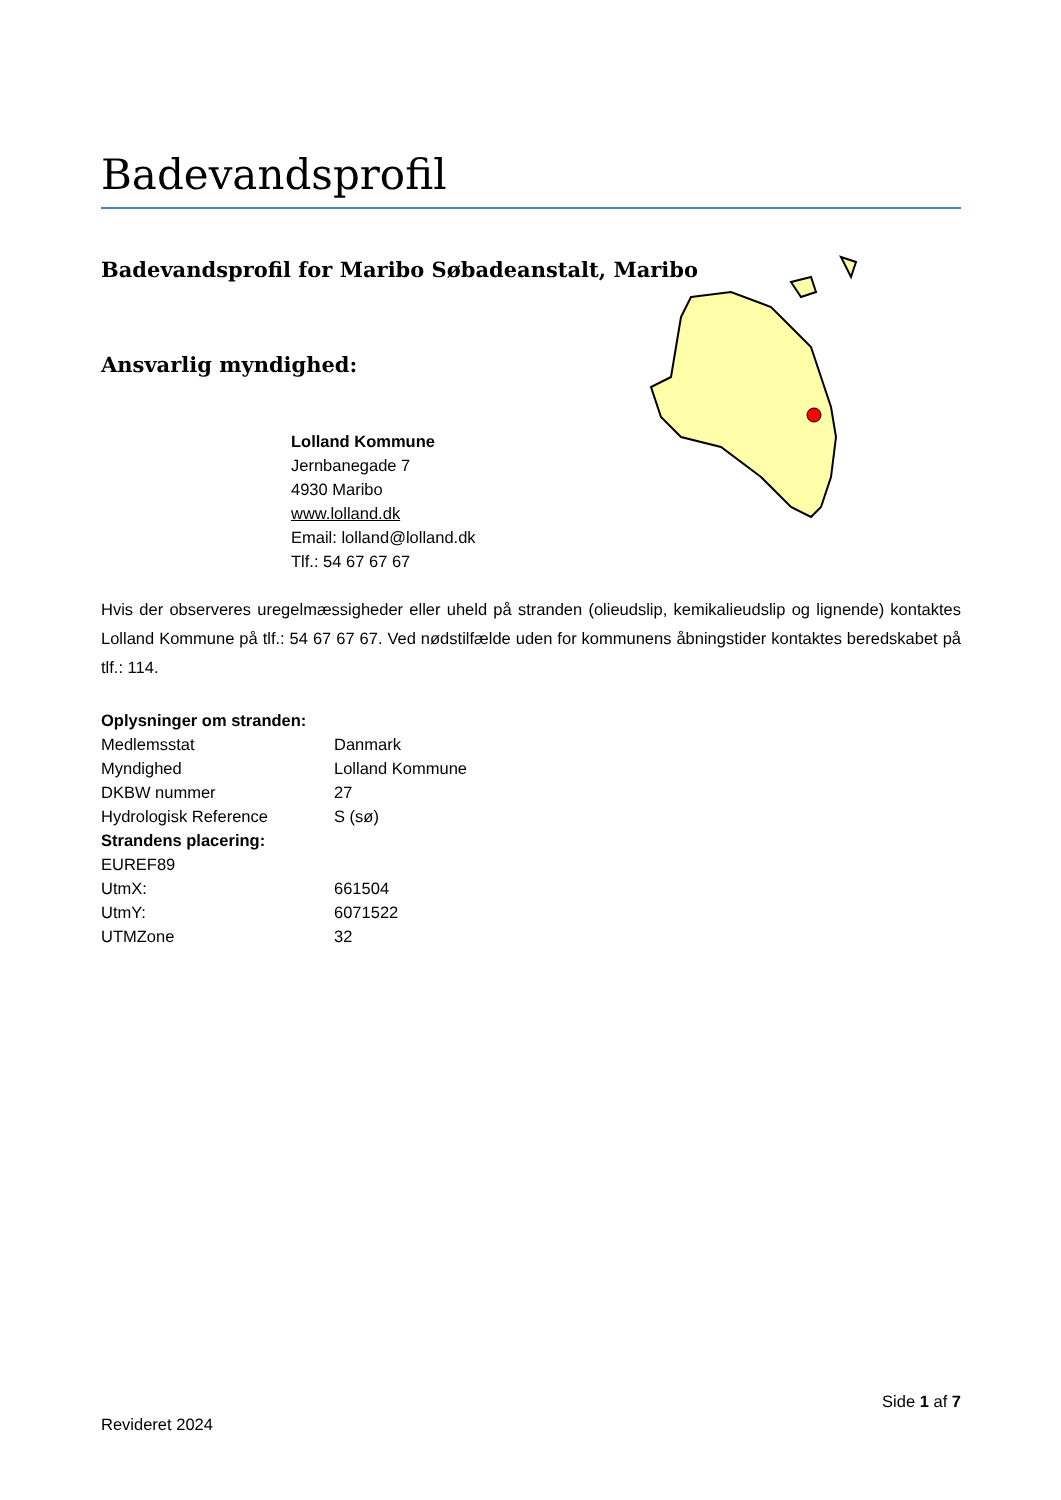Badevandsprofil
Badevandsprofil for Maribo Søbadeanstalt, Maribo
Ansvarlig myndighed:
Lolland Kommune
Jernbanegade 7
4930 Maribo
www.lolland.dk
Email: lolland@lolland.dk
Tlf.: 54 67 67 67
Hvis der observeres uregelmæssigheder eller uheld på stranden (olieudslip, kemikalieudslip og lignende) kontaktes Lolland Kommune på tlf.: 54 67 67 67. Ved nødstilfælde uden for kommunens åbningstider kontaktes beredskabet på tlf.: 114.
| Oplysninger om stranden: | |
| Medlemsstat | Danmark |
| Myndighed | Lolland Kommune |
| DKBW nummer | 27 |
| Hydrologisk Reference | S (sø) |
| Strandens placering: | |
| EUREF89 | |
| UtmX: | 661504 |
| UtmY: | 6071522 |
| UTMZone | 32 |
Side 1 af 7
Revideret 2024